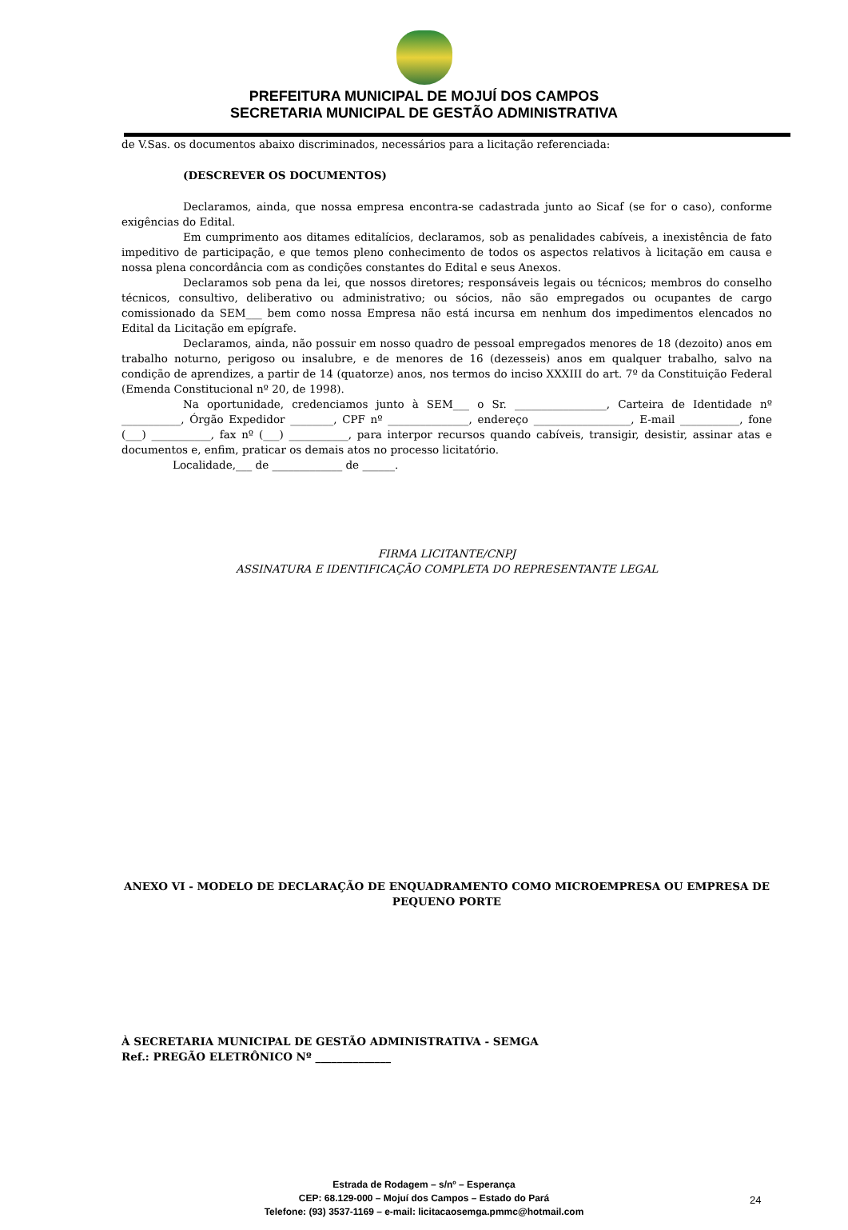PREFEITURA MUNICIPAL DE MOJUÍ DOS CAMPOS
SECRETARIA MUNICIPAL DE GESTÃO ADMINISTRATIVA
de V.Sas. os documentos abaixo discriminados, necessários para a licitação referenciada:
(DESCREVER OS DOCUMENTOS)
Declaramos, ainda, que nossa empresa encontra-se cadastrada junto ao Sicaf (se for o caso), conforme exigências do Edital.
Em cumprimento aos ditames editalícios, declaramos, sob as penalidades cabíveis, a inexistência de fato impeditivo de participação, e que temos pleno conhecimento de todos os aspectos relativos à licitação em causa e nossa plena concordância com as condições constantes do Edital e seus Anexos.
Declaramos sob pena da lei, que nossos diretores; responsáveis legais ou técnicos; membros do conselho técnicos, consultivo, deliberativo ou administrativo; ou sócios, não são empregados ou ocupantes de cargo comissionado da SEM___ bem como nossa Empresa não está incursa em nenhum dos impedimentos elencados no Edital da Licitação em epígrafe.
Declaramos, ainda, não possuir em nosso quadro de pessoal empregados menores de 18 (dezoito) anos em trabalho noturno, perigoso ou insalubre, e de menores de 16 (dezesseis) anos em qualquer trabalho, salvo na condição de aprendizes, a partir de 14 (quatorze) anos, nos termos do inciso XXXIII do art. 7º da Constituição Federal (Emenda Constitucional nº 20, de 1998).
Na oportunidade, credenciamos junto à SEM___ o Sr. _________________, Carteira de Identidade nº ___________, Órgão Expedidor ________, CPF nº _______________, endereço __________________, E-mail ___________, fone (___) ___________, fax nº (___) ___________, para interpor recursos quando cabíveis, transigir, desistir, assinar atas e documentos e, enfim, praticar os demais atos no processo licitatório.
Localidade,___ de _____________ de ______.
FIRMA LICITANTE/CNPJ
ASSINATURA E IDENTIFICAÇÃO COMPLETA DO REPRESENTANTE LEGAL
ANEXO VI - MODELO DE DECLARAÇÃO DE ENQUADRAMENTO COMO MICROEMPRESA OU EMPRESA DE PEQUENO PORTE
À SECRETARIA MUNICIPAL DE GESTÃO ADMINISTRATIVA - SEMGA
Ref.: PREGÃO ELETRÔNICO Nº ______________
Estrada de Rodagem – s/nº – Esperança
CEP: 68.129-000 – Mojuí dos Campos – Estado do Pará
Telefone: (93) 3537-1169 – e-mail: licitacaosemga.pmmc@hotmail.com
24